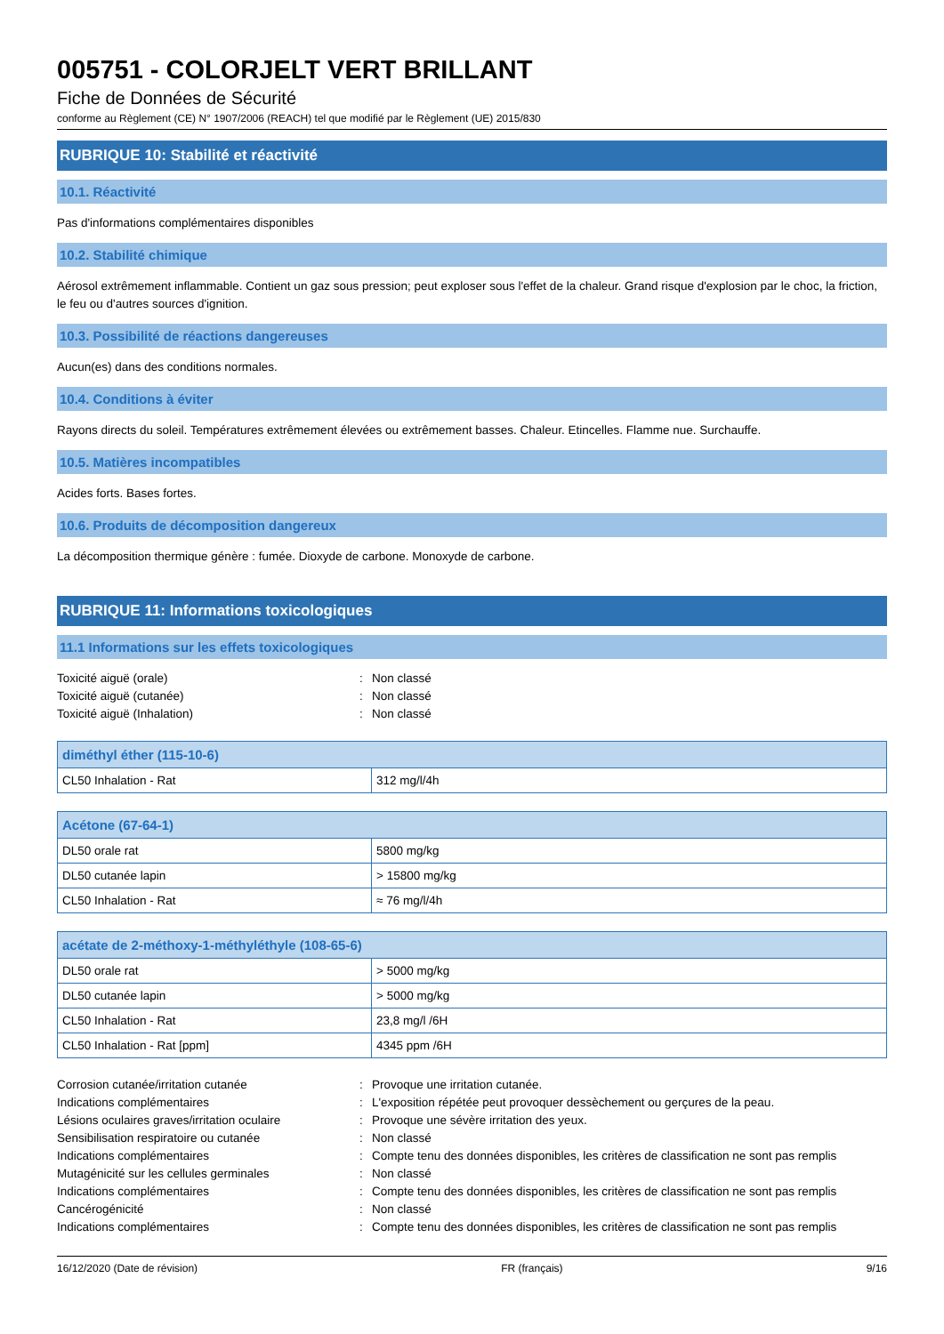005751 - COLORJELT VERT BRILLANT
Fiche de Données de Sécurité
conforme au Règlement (CE) N° 1907/2006 (REACH) tel que modifié par le Règlement (UE) 2015/830
RUBRIQUE 10: Stabilité et réactivité
10.1. Réactivité
Pas d'informations complémentaires disponibles
10.2. Stabilité chimique
Aérosol extrêmement inflammable. Contient un gaz sous pression; peut exploser sous l'effet de la chaleur. Grand risque d'explosion par le choc, la friction, le feu ou d'autres sources d'ignition.
10.3. Possibilité de réactions dangereuses
Aucun(es) dans des conditions normales.
10.4. Conditions à éviter
Rayons directs du soleil. Températures extrêmement élevées ou extrêmement basses. Chaleur. Etincelles. Flamme nue. Surchauffe.
10.5. Matières incompatibles
Acides forts. Bases fortes.
10.6. Produits de décomposition dangereux
La décomposition thermique génère : fumée. Dioxyde de carbone. Monoxyde de carbone.
RUBRIQUE 11: Informations toxicologiques
11.1 Informations sur les effets toxicologiques
Toxicité aiguë (orale): Non classé Toxicité aiguë (cutanée): Non classé Toxicité aiguë (Inhalation): Non classé
| diméthyl éther (115-10-6) | |
| --- | --- |
| CL50 Inhalation - Rat | 312 mg/l/4h |
| Acétone (67-64-1) | |
| --- | --- |
| DL50 orale rat | 5800 mg/kg |
| DL50 cutanée lapin | > 15800 mg/kg |
| CL50 Inhalation - Rat | ≈ 76 mg/l/4h |
| acétate de 2-méthoxy-1-méthyléthyle (108-65-6) | |
| --- | --- |
| DL50 orale rat | > 5000 mg/kg |
| DL50 cutanée lapin | > 5000 mg/kg |
| CL50 Inhalation - Rat | 23,8 mg/l /6H |
| CL50 Inhalation - Rat [ppm] | 4345 ppm /6H |
Corrosion cutanée/irritation cutanée: Provoque une irritation cutanée. Indications complémentaires: L'exposition répétée peut provoquer dessèchement ou gerçures de la peau. Lésions oculaires graves/irritation oculaire: Provoque une sévère irritation des yeux. Sensibilisation respiratoire ou cutanée: Non classé Indications complémentaires: Compte tenu des données disponibles, les critères de classification ne sont pas remplis Mutagénicité sur les cellules germinales: Non classé Indications complémentaires: Compte tenu des données disponibles, les critères de classification ne sont pas remplis Cancérogénicité: Non classé Indications complémentaires: Compte tenu des données disponibles, les critères de classification ne sont pas remplis
16/12/2020 (Date de révision) FR (français) 9/16